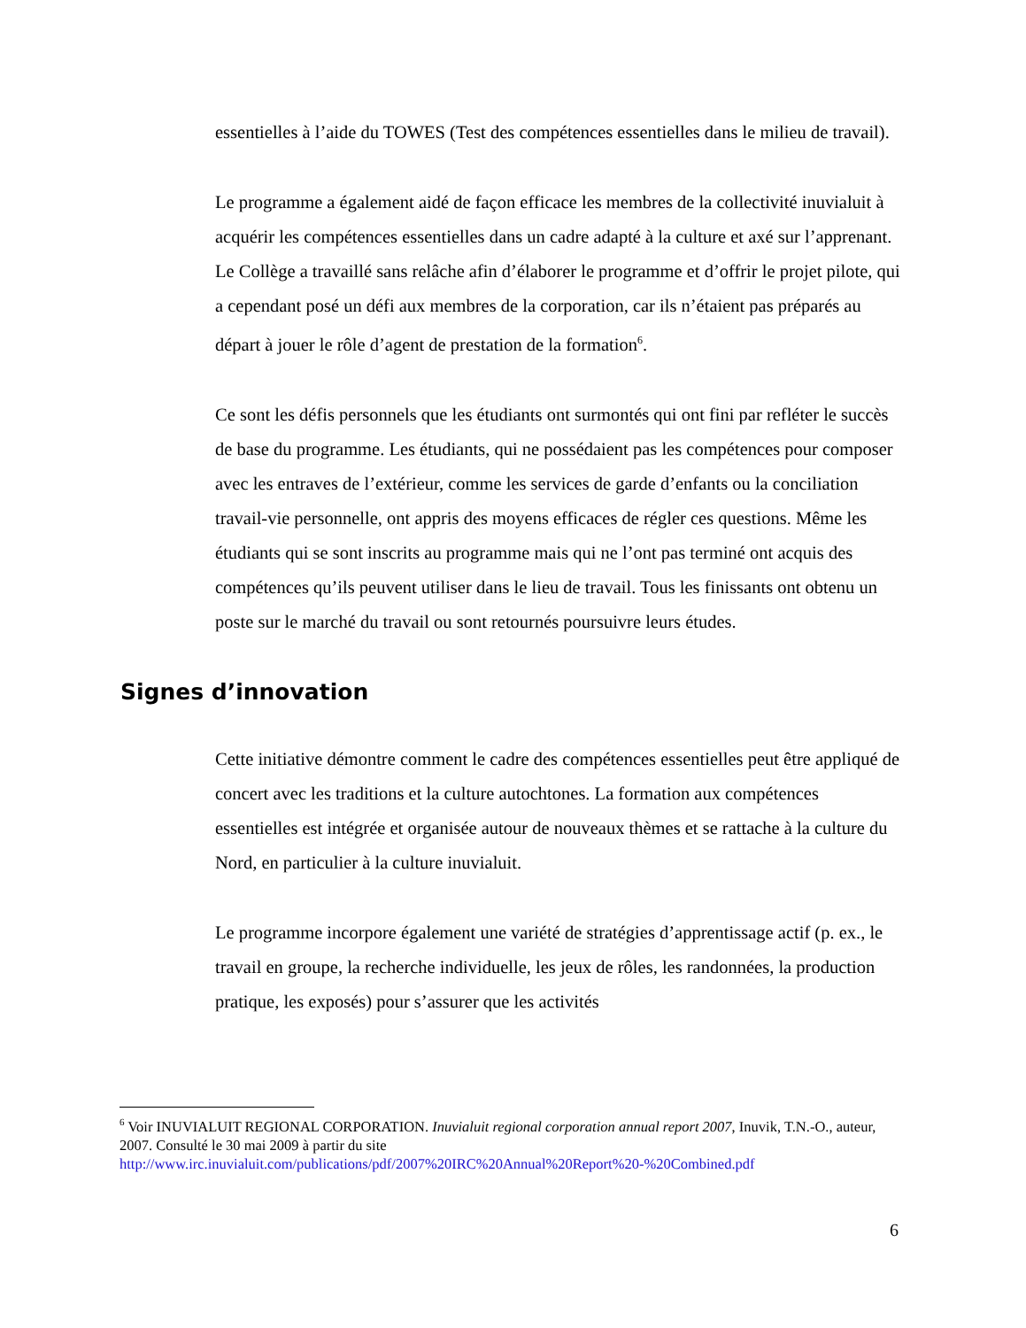essentielles à l’aide du TOWES (Test des compétences essentielles dans le milieu de travail).
Le programme a également aidé de façon efficace les membres de la collectivité inuvialuit à acquérir les compétences essentielles dans un cadre adapté à la culture et axé sur l’apprenant. Le Collège a travaillé sans relâche afin d’élaborer le programme et d’offrir le projet pilote, qui a cependant posé un défi aux membres de la corporation, car ils n’étaient pas préparés au départ à jouer le rôle d’agent de prestation de la formation<sup>6</sup>.
Ce sont les défis personnels que les étudiants ont surmontés qui ont fini par refléter le succès de base du programme. Les étudiants, qui ne possédaient pas les compétences pour composer avec les entraves de l’extérieur, comme les services de garde d’enfants ou la conciliation travail-vie personnelle, ont appris des moyens efficaces de régler ces questions. Même les étudiants qui se sont inscrits au programme mais qui ne l’ont pas terminé ont acquis des compétences qu’ils peuvent utiliser dans le lieu de travail. Tous les finissants ont obtenu un poste sur le marché du travail ou sont retournés poursuivre leurs études.
Signes d’innovation
Cette initiative démontre comment le cadre des compétences essentielles peut être appliqué de concert avec les traditions et la culture autochtones. La formation aux compétences essentielles est intégrée et organisée autour de nouveaux thèmes et se rattache à la culture du Nord, en particulier à la culture inuvialuit.
Le programme incorpore également une variété de stratégies d’apprentissage actif (p. ex., le travail en groupe, la recherche individuelle, les jeux de rôles, les randonnées, la production pratique, les exposés) pour s’assurer que les activités
<sup>6</sup> Voir INUVIALUIT REGIONAL CORPORATION. Inuvialuit regional corporation annual report 2007, Inuvik, T.N.-O., auteur, 2007. Consulté le 30 mai 2009 à partir du site http://www.irc.inuvialuit.com/publications/pdf/2007%20IRC%20Annual%20Report%20-%20Combined.pdf
6